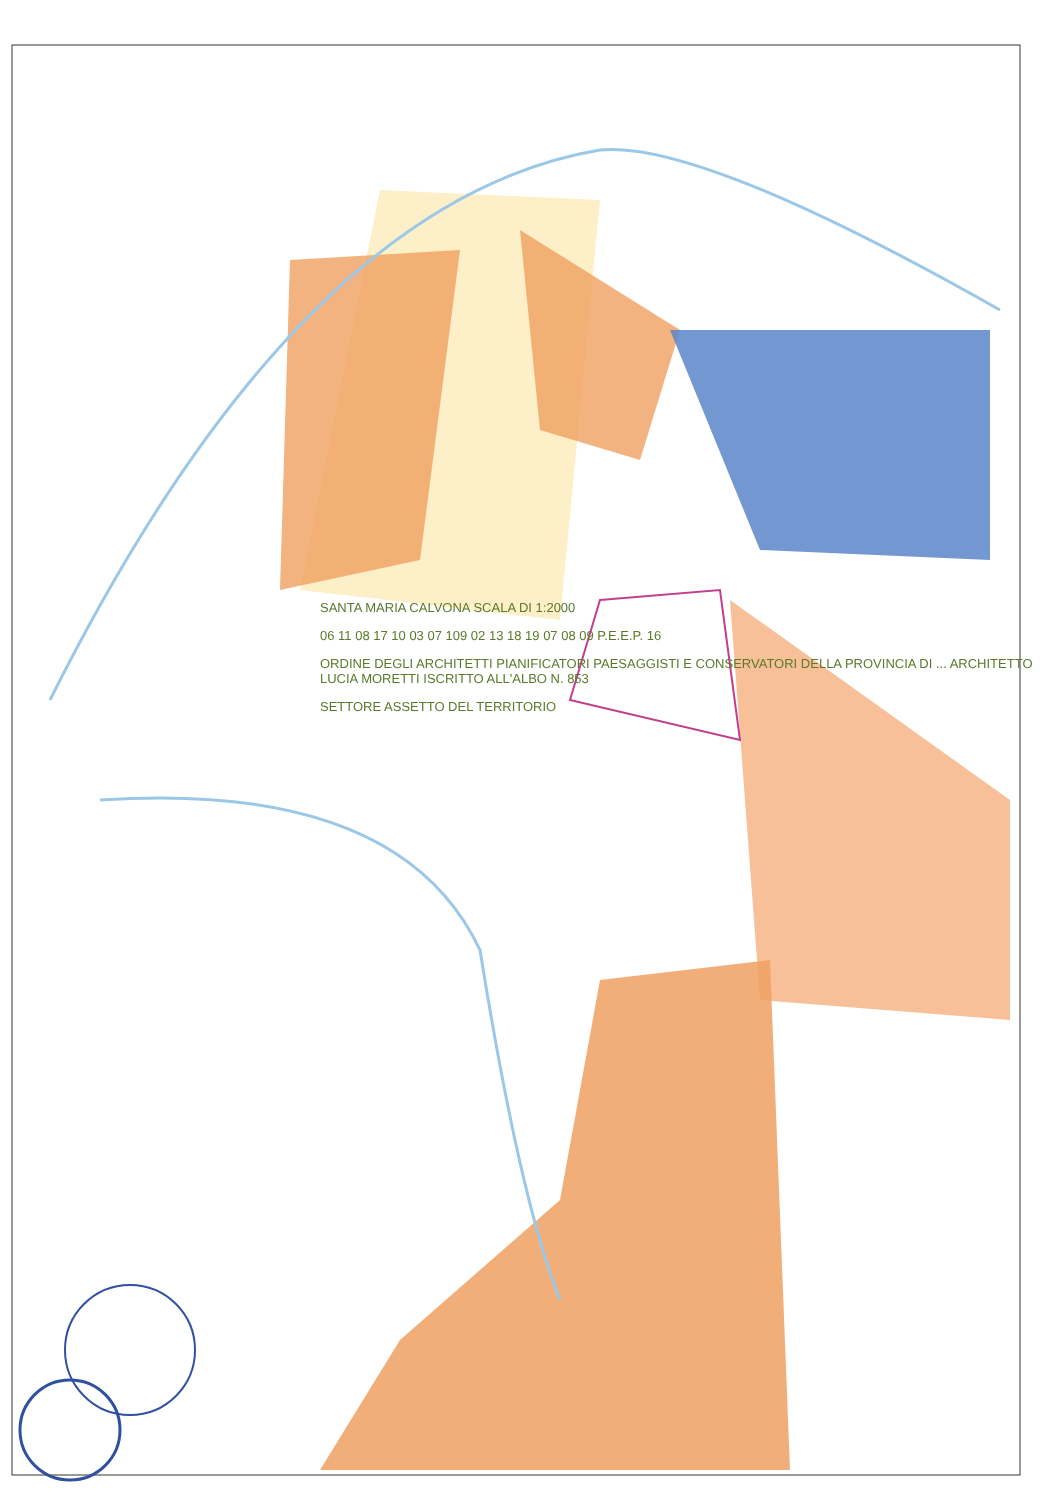SANTA MARIA CALVONA SCALA DI 1:2000
06 11 08 17 10 03 07 109 02 13 18 19 07 08 09 P.E.E.P. 16
ORDINE DEGLI ARCHITETTI PIANIFICATORI PAESAGGISTI E CONSERVATORI DELLA PROVINCIA DI ... ARCHITETTO LUCIA MORETTI ISCRITTO ALL'ALBO N. 853
SETTORE ASSETTO DEL TERRITORIO